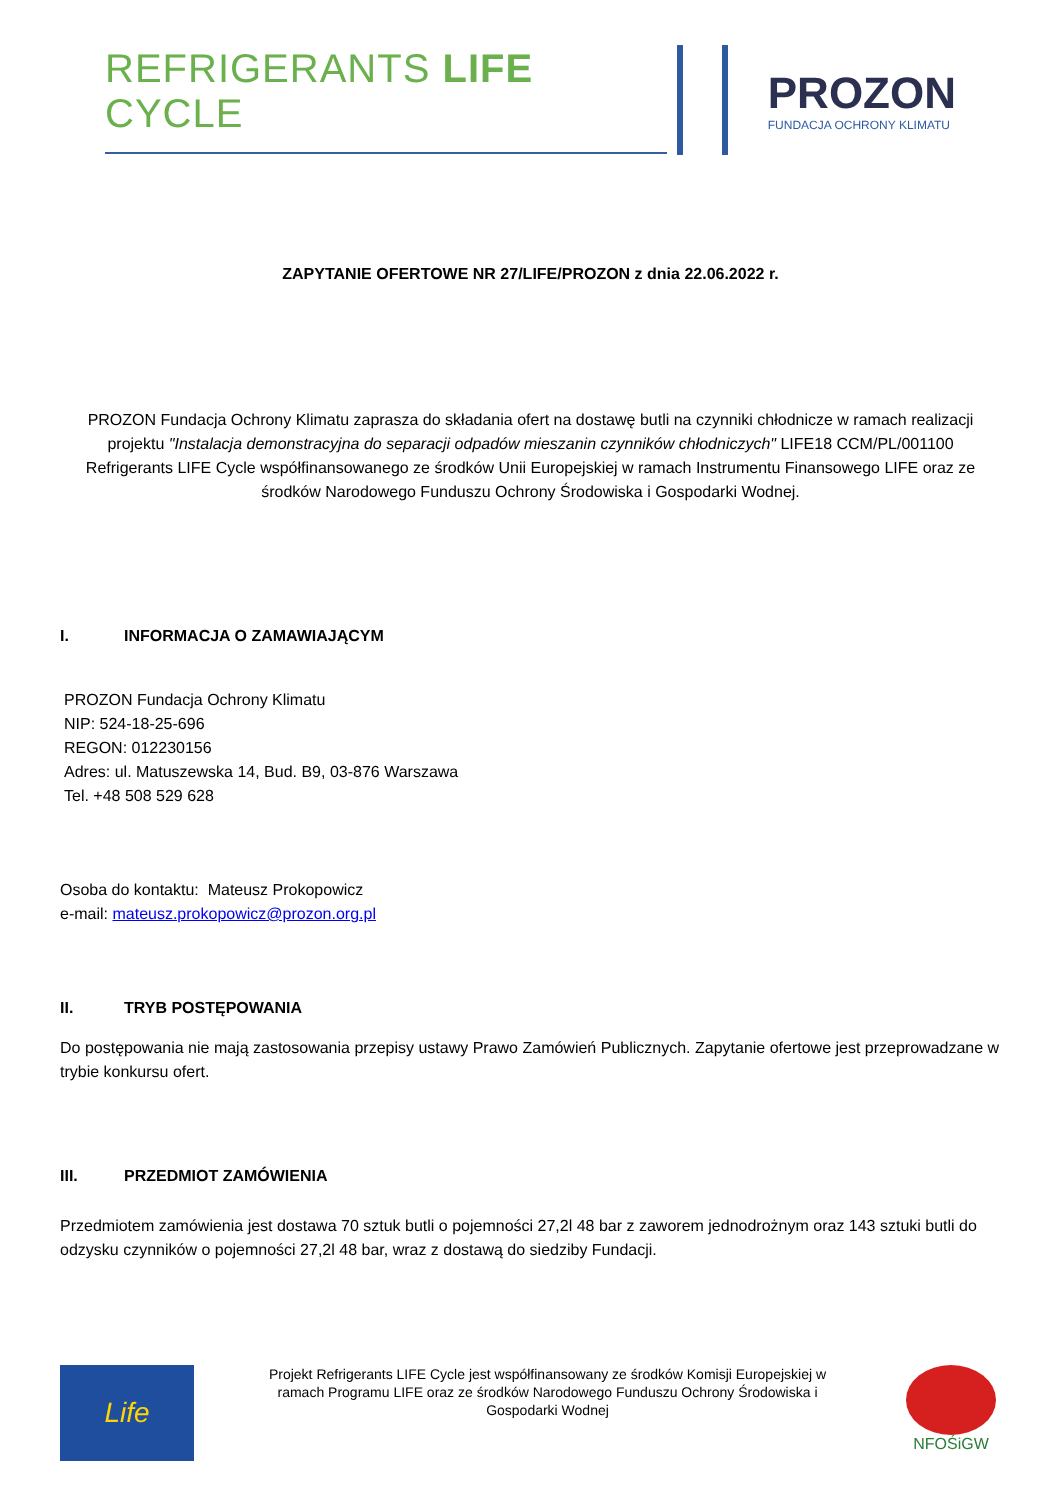REFRIGERANTS LIFE CYCLE PROZON
FUNDACJA OCHRONY KLIMATU
ZAPYTANIE OFERTOWE NR 27/LIFE/PROZON z dnia 22.06.2022 r.
PROZON Fundacja Ochrony Klimatu zaprasza do składania ofert na dostawę butli na czynniki chłodnicze w ramach realizacji projektu "Instalacja demonstracyjna do separacji odpadów mieszanin czynników chłodniczych" LIFE18 CCM/PL/001100 Refrigerants LIFE Cycle współfinansowanego ze środków Unii Europejskiej w ramach Instrumentu Finansowego LIFE oraz ze środków Narodowego Funduszu Ochrony Środowiska i Gospodarki Wodnej.
I. INFORMACJA O ZAMAWIAJĄCYM
PROZON Fundacja Ochrony Klimatu
NIP: 524-18-25-696
REGON: 012230156
Adres: ul. Matuszewska 14, Bud. B9, 03-876 Warszawa
Tel. +48 508 529 628
Osoba do kontaktu: Mateusz Prokopowicz
e-mail: mateusz.prokopowicz@prozon.org.pl
II. TRYB POSTĘPOWANIA
Do postępowania nie mają zastosowania przepisy ustawy Prawo Zamówień Publicznych. Zapytanie ofertowe jest przeprowadzane w trybie konkursu ofert.
III. PRZEDMIOT ZAMÓWIENIA
Przedmiotem zamówienia jest dostawa 70 sztuk butli o pojemności 27,2l 48 bar z zaworem jednodrożnym oraz 143 sztuki butli do odzysku czynników o pojemności 27,2l 48 bar, wraz z dostawą do siedziby Fundacji.
Life
Projekt Refrigerants LIFE Cycle jest współfinansowany ze środków Komisji Europejskiej w ramach Programu LIFE oraz ze środków Narodowego Funduszu Ochrony Środowiska i Gospodarki Wodnej
NFOŚiGW